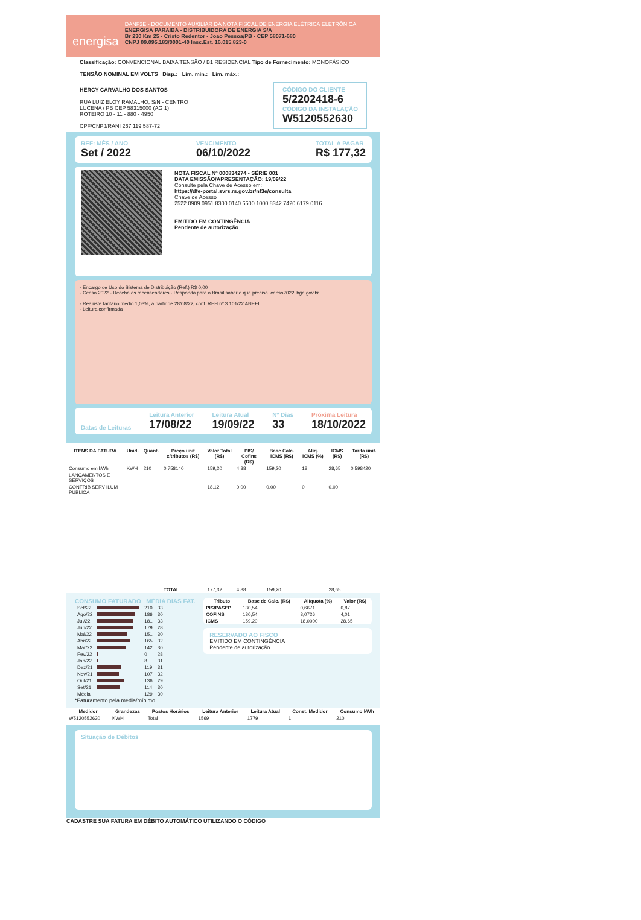energisa
DANF3E - DOCUMENTO AUXILIAR DA NOTA FISCAL DE ENERGIA ELÉTRICA ELETRÔNICA
ENERGISA PARAIBA - DISTRIBUIDORA DE ENERGIA S/A
Br 230 Km 25 - Cristo Redentor - Joao Pessoa/PB - CEP 58071-680
CNPJ 09.095.183/0001-40 Insc.Est. 16.015.823-0
Classificação: CONVENCIONAL BAIXA TENSÃO / B1 RESIDENCIAL Tipo de Fornecimento: MONOFÁSICO
TENSÃO NOMINAL EM VOLTS Disp.: Lim. mín.: Lim. máx.:
HERCY CARVALHO DOS SANTOS
RUA LUIZ ELOY RAMALHO, S/N - CENTRO
LUCENA / PB CEP 58315000 (AG 1)
ROTEIRO 10 - 11 - 880 - 4950
CPF/CNPJ/RANI 267 119 587-72
CÓDIGO DO CLIENTE
5/2202418-6
CÓDIGO DA INSTALAÇÃO
W5120552630
REF: MÊS / ANO
Set / 2022
VENCIMENTO
06/10/2022
TOTAL A PAGAR
R$ 177,32
NOTA FISCAL Nº 000834274 - SÉRIE 001
DATA EMISSÃO/APRESENTAÇÃO: 19/09/22
Consulte pela Chave de Acesso em:
https://dfe-portal.svrs.rs.gov.br/nf3e/consulta
Chave de Acesso
2522 0909 0951 8300 0140 6600 1000 8342 7420 6179 0116
EMITIDO EM CONTINGÊNCIA
Pendente de autorização
- Encargo de Uso do Sistema de Distribuição (Ref.) R$ 0,00
- Censo 2022 - Receba os recenseadores - Responda para o Brasil saber o que precisa. censo2022.ibge.gov.br
- Reajuste tarifário médio 1,03%, a partir de 28/08/22, conf. REH nº 3.101/22 ANEEL
- Leitura confirmada
Datas de Leituras
Leitura Anterior
17/08/22
Leitura Atual
19/09/22
Nº Dias
33
Próxima Leitura
18/10/2022
| ITENS DA FATURA | Unid. | Quant. | Preço unit c/tributos (R$) | Valor Total (R$) | PIS/ Cofins (R$) | Base Calc. ICMS (R$) | Alíq. ICMS (%) | ICMS (R$) | Tarifa unit. (R$) |
| --- | --- | --- | --- | --- | --- | --- | --- | --- | --- |
| Consumo em kWh | KWH | 210 | 0,758140 | 159,20 | 4,88 | 159,20 | 18 | 28,65 | 0,598420 |
| LANÇAMENTOS E SERVIÇOS | | | | | | | | | |
| CONTRIB SERV ILUM PUBLICA | | | | 18,12 | 0,00 | 0,00 | 0 | 0,00 | |
| | | | TOTAL: | 177,32 | 4,88 | 159,20 | | 28,65 | |
CONSUMO FATURADO MÉDIA DIAS FAT.
| Set/22 | | 210 | 33 |
| Ago/22 | | 186 | 30 |
| Jul/22 | | 181 | 33 |
| Jun/22 | | 179 | 28 |
| Mai/22 | | 151 | 30 |
| Abr/22 | | 165 | 32 |
| Mar/22 | | 142 | 30 |
| Fev/22 | | 0 | 28 |
| Jan/22 | | 8 | 31 |
| Dez/21 | | 119 | 31 |
| Nov/21 | | 107 | 32 |
| Out/21 | | 136 | 29 |
| Set/21 | | 114 | 30 |
| Média | | 129 | 30 |
*Faturamento pela media/mínimo
| Tributo | Base de Calc. (R$) | Alíquota (%) | Valor (R$) |
| --- | --- | --- | --- |
| PIS/PASEP | 130,54 | 0,6671 | 0,87 |
| COFINS | 130,54 | 3,0726 | 4,01 |
| ICMS | 159,20 | 18,0000 | 28,65 |
RESERVADO AO FISCO
EMITIDO EM CONTINGÊNCIA
Pendente de autorização
| Medidor | Grandezas | Postos Horários | Leitura Anterior | Leitura Atual | Const. Medidor | Consumo kWh |
| --- | --- | --- | --- | --- | --- | --- |
| W5120552630 | KWH | Total | 1569 | 1779 | 1 | 210 |
Situação de Débitos
CADASTRE SUA FATURA EM DÉBITO AUTOMÁTICO UTILIZANDO O CÓDIGO